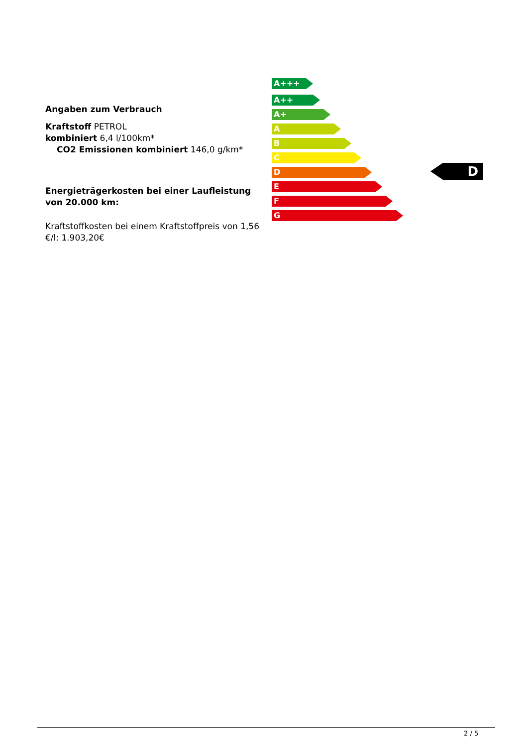Angaben zum Verbrauch
Kraftstoff PETROL
kombiniert 6,4 l/100km*
CO2 Emissionen kombiniert 146,0 g/km*
Energieträgerkosten bei einer Laufleistung von 20.000 km:
Kraftstoffkosten bei einem Kraftstoffpreis von 1,56 €/l: 1.903,20€
A+++
A++
A+
A
B
C
D
E
F
G
D
2 / 5